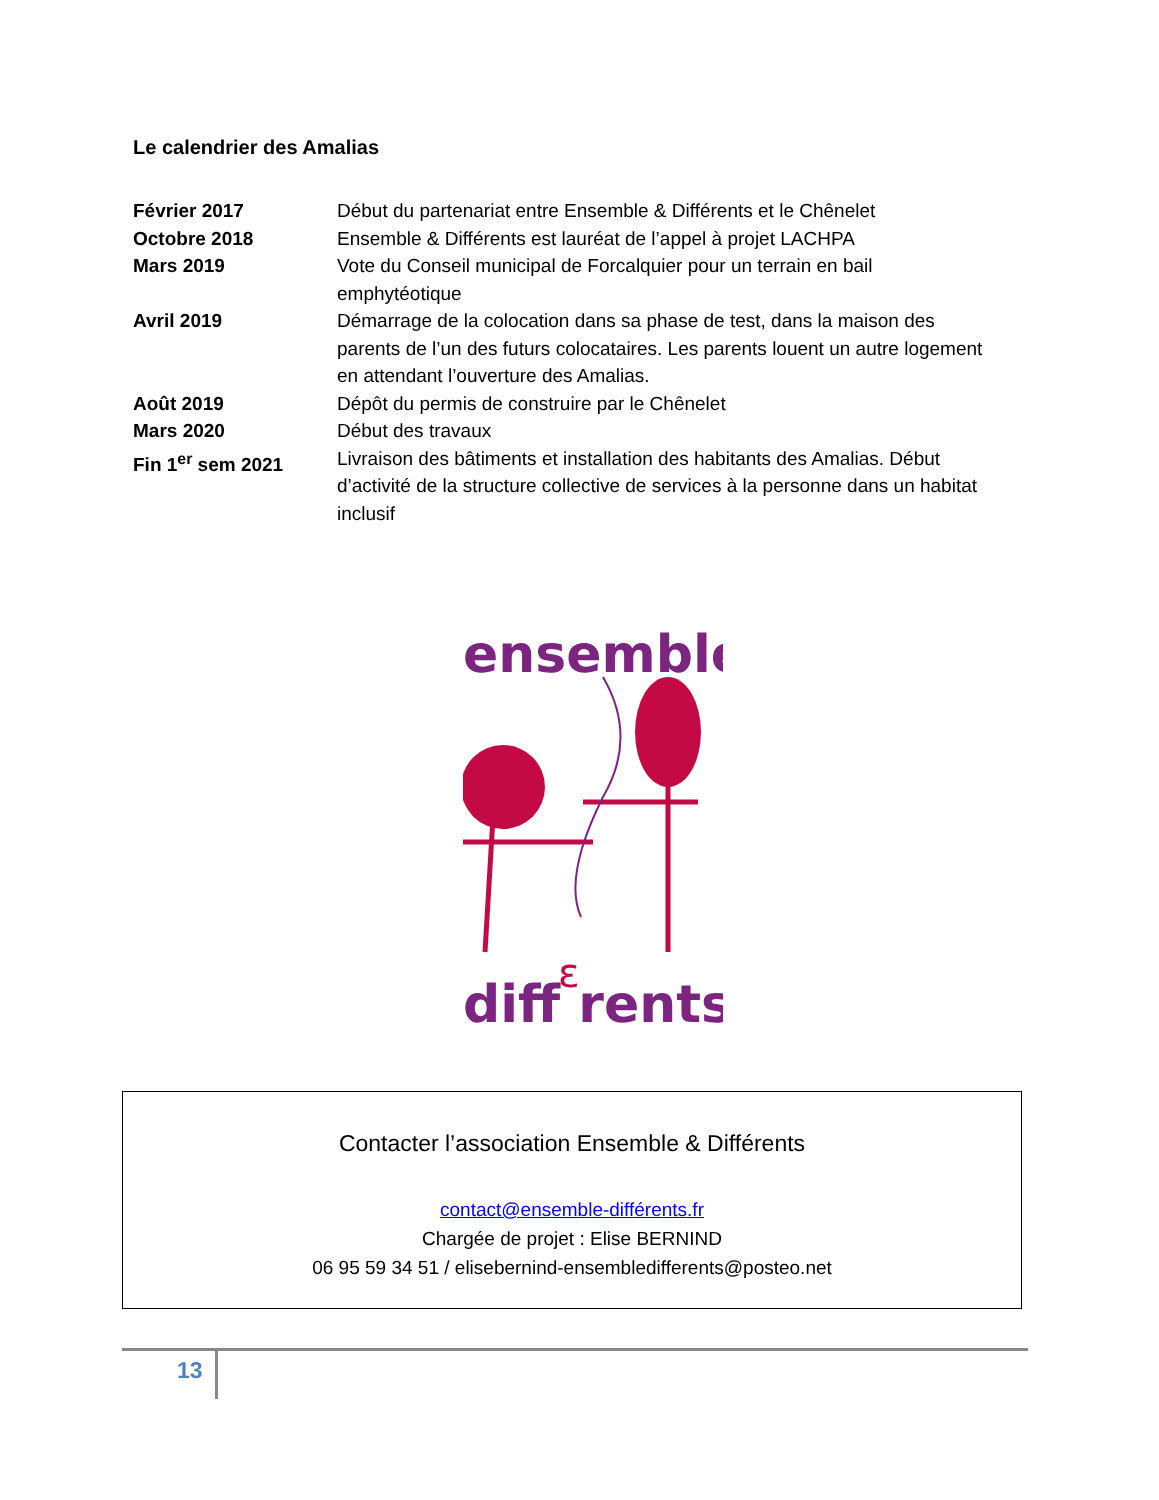Le calendrier des Amalias
| Février 2017 | Début du partenariat entre Ensemble & Différents et le Chênelet |
| Octobre 2018 | Ensemble & Différents est lauréat de l’appel à projet LACHPA |
| Mars 2019 | Vote du Conseil municipal de Forcalquier pour un terrain en bail emphytéotique |
| Avril 2019 | Démarrage de la colocation dans sa phase de test, dans la maison des parents de l’un des futurs colocataires. Les parents louent un autre logement en attendant l’ouverture des Amalias. |
| Août 2019 | Dépôt du permis de construire par le Chênelet |
| Mars 2020 | Début des travaux |
| Fin 1<sup>er</sup> sem 2021 | Livraison des bâtiments et installation des habitants des Amalias. Début d’activité de la structure collective de services à la personne dans un habitat inclusif |
ensemble
diff rents
ε
Contacter l’association Ensemble & Différents
contact@ensemble-différents.fr
Chargée de projet : Elise BERNIND
06 95 59 34 51 / elisebernind-ensembledifferents@posteo.net
13